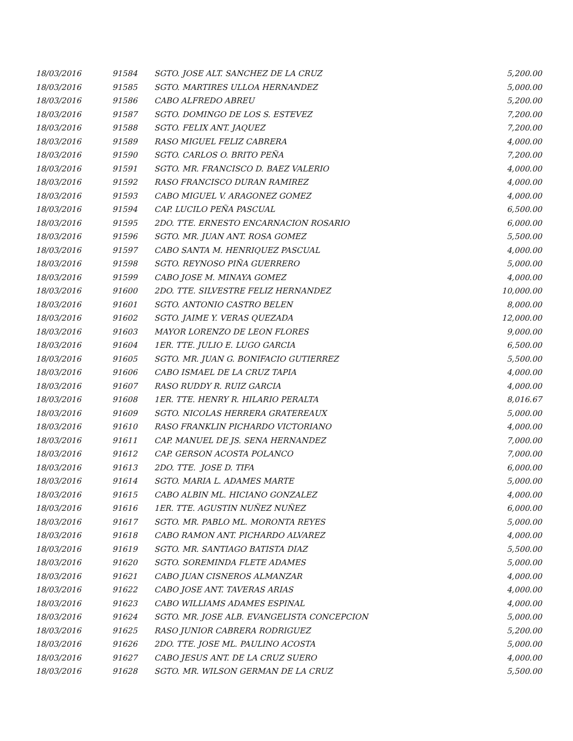| 18/03/2016 | 91584 | SGTO. JOSE ALT. SANCHEZ DE LA CRUZ | 5,200.00 |
| 18/03/2016 | 91585 | SGTO. MARTIRES ULLOA HERNANDEZ | 5,000.00 |
| 18/03/2016 | 91586 | CABO ALFREDO ABREU | 5,200.00 |
| 18/03/2016 | 91587 | SGTO. DOMINGO DE LOS S. ESTEVEZ | 7,200.00 |
| 18/03/2016 | 91588 | SGTO. FELIX ANT. JAQUEZ | 7,200.00 |
| 18/03/2016 | 91589 | RASO MIGUEL FELIZ CABRERA | 4,000.00 |
| 18/03/2016 | 91590 | SGTO. CARLOS O. BRITO PEÑA | 7,200.00 |
| 18/03/2016 | 91591 | SGTO. MR. FRANCISCO D. BAEZ VALERIO | 4,000.00 |
| 18/03/2016 | 91592 | RASO FRANCISCO DURAN RAMIREZ | 4,000.00 |
| 18/03/2016 | 91593 | CABO MIGUEL V. ARAGONEZ GOMEZ | 4,000.00 |
| 18/03/2016 | 91594 | CAP. LUCILO PEÑA PASCUAL | 6,500.00 |
| 18/03/2016 | 91595 | 2DO. TTE. ERNESTO ENCARNACION ROSARIO | 6,000.00 |
| 18/03/2016 | 91596 | SGTO. MR. JUAN ANT. ROSA GOMEZ | 5,500.00 |
| 18/03/2016 | 91597 | CABO SANTA M. HENRIQUEZ PASCUAL | 4,000.00 |
| 18/03/2016 | 91598 | SGTO. REYNOSO PIÑA GUERRERO | 5,000.00 |
| 18/03/2016 | 91599 | CABO JOSE M. MINAYA GOMEZ | 4,000.00 |
| 18/03/2016 | 91600 | 2DO. TTE. SILVESTRE FELIZ HERNANDEZ | 10,000.00 |
| 18/03/2016 | 91601 | SGTO. ANTONIO CASTRO BELEN | 8,000.00 |
| 18/03/2016 | 91602 | SGTO. JAIME Y. VERAS QUEZADA | 12,000.00 |
| 18/03/2016 | 91603 | MAYOR LORENZO DE LEON FLORES | 9,000.00 |
| 18/03/2016 | 91604 | 1ER. TTE. JULIO E. LUGO GARCIA | 6,500.00 |
| 18/03/2016 | 91605 | SGTO. MR. JUAN G. BONIFACIO GUTIERREZ | 5,500.00 |
| 18/03/2016 | 91606 | CABO ISMAEL DE LA CRUZ TAPIA | 4,000.00 |
| 18/03/2016 | 91607 | RASO RUDDY R. RUIZ GARCIA | 4,000.00 |
| 18/03/2016 | 91608 | 1ER. TTE. HENRY R. HILARIO PERALTA | 8,016.67 |
| 18/03/2016 | 91609 | SGTO. NICOLAS HERRERA GRATEREAUX | 5,000.00 |
| 18/03/2016 | 91610 | RASO FRANKLIN PICHARDO VICTORIANO | 4,000.00 |
| 18/03/2016 | 91611 | CAP. MANUEL DE JS. SENA HERNANDEZ | 7,000.00 |
| 18/03/2016 | 91612 | CAP. GERSON ACOSTA POLANCO | 7,000.00 |
| 18/03/2016 | 91613 | 2DO. TTE. JOSE D. TIFA | 6,000.00 |
| 18/03/2016 | 91614 | SGTO. MARIA L. ADAMES MARTE | 5,000.00 |
| 18/03/2016 | 91615 | CABO ALBIN ML. HICIANO GONZALEZ | 4,000.00 |
| 18/03/2016 | 91616 | 1ER. TTE. AGUSTIN NUÑEZ NUÑEZ | 6,000.00 |
| 18/03/2016 | 91617 | SGTO. MR. PABLO ML. MORONTA REYES | 5,000.00 |
| 18/03/2016 | 91618 | CABO RAMON ANT. PICHARDO ALVAREZ | 4,000.00 |
| 18/03/2016 | 91619 | SGTO. MR. SANTIAGO BATISTA DIAZ | 5,500.00 |
| 18/03/2016 | 91620 | SGTO. SOREMINDA FLETE ADAMES | 5,000.00 |
| 18/03/2016 | 91621 | CABO JUAN CISNEROS ALMANZAR | 4,000.00 |
| 18/03/2016 | 91622 | CABO JOSE ANT. TAVERAS ARIAS | 4,000.00 |
| 18/03/2016 | 91623 | CABO WILLIAMS ADAMES ESPINAL | 4,000.00 |
| 18/03/2016 | 91624 | SGTO. MR. JOSE ALB. EVANGELISTA CONCEPCION | 5,000.00 |
| 18/03/2016 | 91625 | RASO JUNIOR CABRERA RODRIGUEZ | 5,200.00 |
| 18/03/2016 | 91626 | 2DO. TTE. JOSE ML. PAULINO ACOSTA | 5,000.00 |
| 18/03/2016 | 91627 | CABO JESUS ANT. DE LA CRUZ SUERO | 4,000.00 |
| 18/03/2016 | 91628 | SGTO. MR. WILSON GERMAN DE LA CRUZ | 5,500.00 |